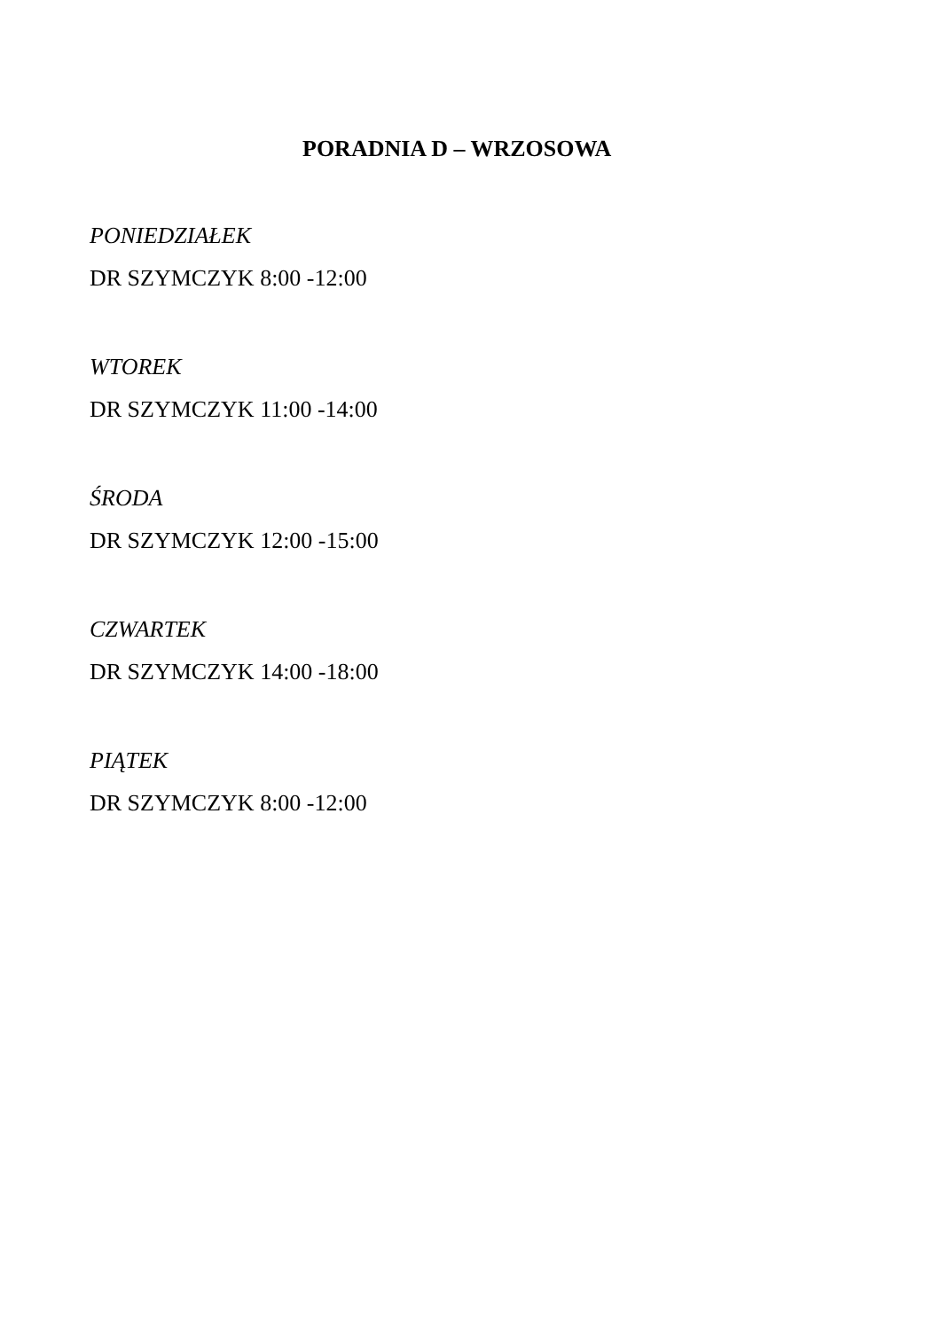PORADNIA D – WRZOSOWA
PONIEDZIAŁEK
DR SZYMCZYK 8:00 -12:00
WTOREK
DR SZYMCZYK 11:00 -14:00
ŚRODA
DR SZYMCZYK 12:00 -15:00
CZWARTEK
DR SZYMCZYK 14:00 -18:00
PIĄTEK
DR SZYMCZYK 8:00 -12:00